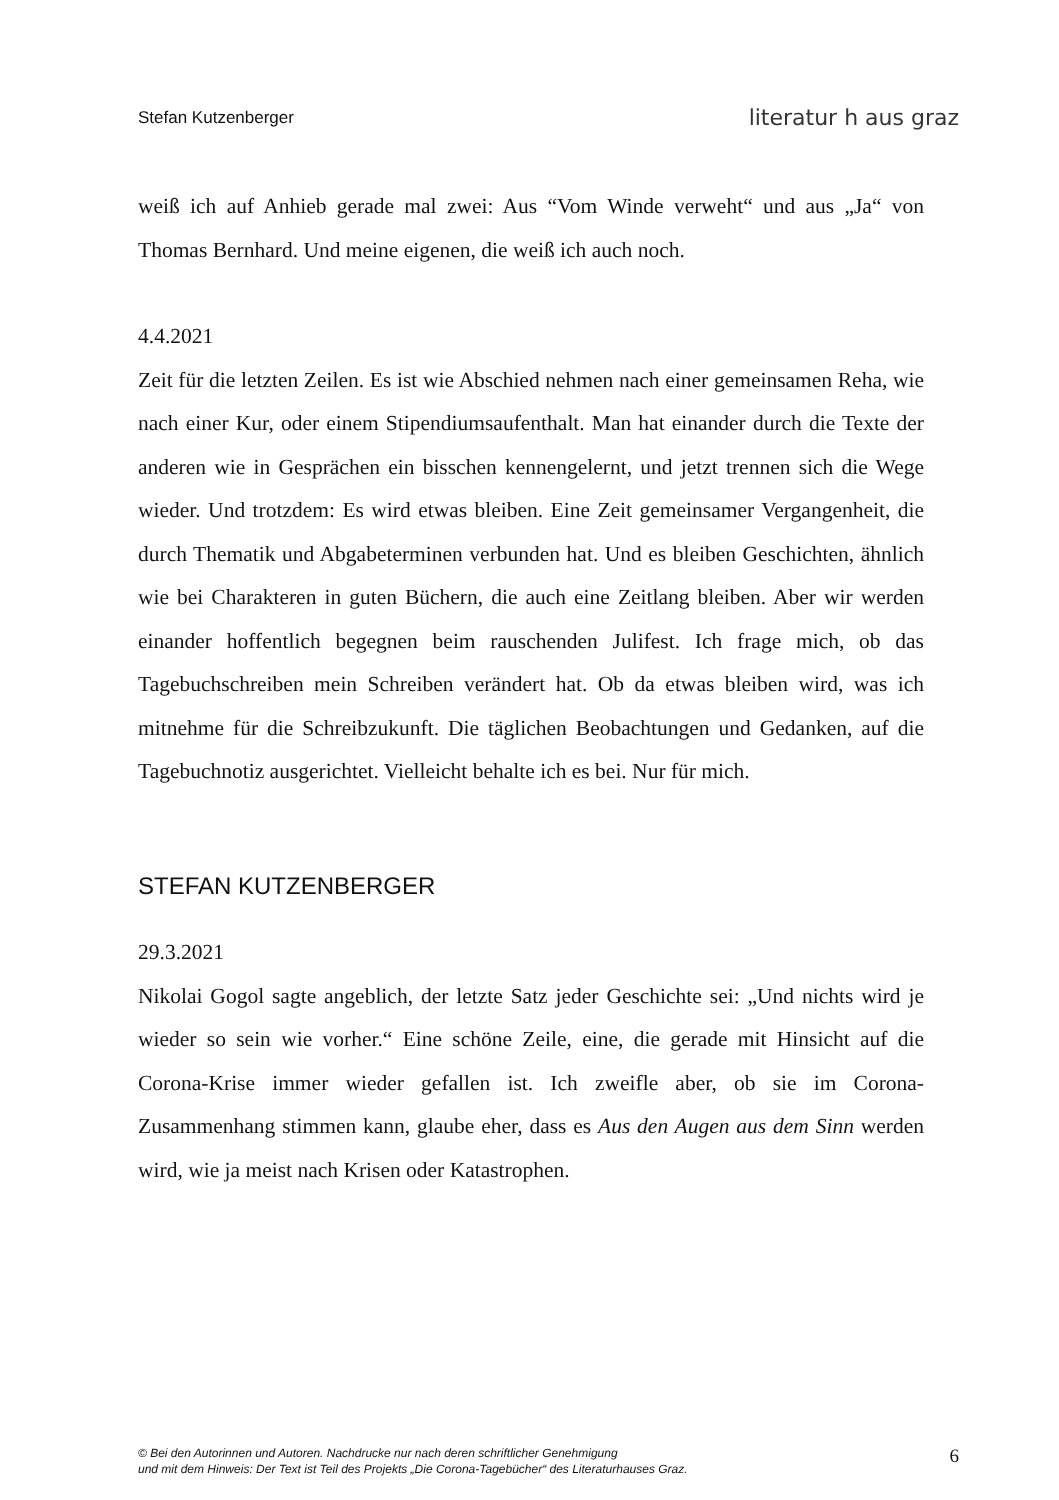Stefan Kutzenberger literatur h aus graz
weiß ich auf Anhieb gerade mal zwei: Aus “Vom Winde verweht“ und aus „Ja“ von Thomas Bernhard. Und meine eigenen, die weiß ich auch noch.
4.4.2021
Zeit für die letzten Zeilen. Es ist wie Abschied nehmen nach einer gemeinsamen Reha, wie nach einer Kur, oder einem Stipendiumsaufenthalt. Man hat einander durch die Texte der anderen wie in Gesprächen ein bisschen kennengelernt, und jetzt trennen sich die Wege wieder. Und trotzdem: Es wird etwas bleiben. Eine Zeit gemeinsamer Vergangenheit, die durch Thematik und Abgabeterminen verbunden hat. Und es bleiben Geschichten, ähnlich wie bei Charakteren in guten Büchern, die auch eine Zeitlang bleiben. Aber wir werden einander hoffentlich begegnen beim rauschenden Julifest. Ich frage mich, ob das Tagebuchschreiben mein Schreiben verändert hat. Ob da etwas bleiben wird, was ich mitnehme für die Schreibzukunft. Die täglichen Beobachtungen und Gedanken, auf die Tagebuchnotiz ausgerichtet. Vielleicht behalte ich es bei. Nur für mich.
STEFAN KUTZENBERGER
29.3.2021
Nikolai Gogol sagte angeblich, der letzte Satz jeder Geschichte sei: „Und nichts wird je wieder so sein wie vorher.“ Eine schöne Zeile, eine, die gerade mit Hinsicht auf die Corona-Krise immer wieder gefallen ist. Ich zweifle aber, ob sie im Corona-Zusammenhang stimmen kann, glaube eher, dass es Aus den Augen aus dem Sinn werden wird, wie ja meist nach Krisen oder Katastrophen.
© Bei den Autorinnen und Autoren. Nachdrucke nur nach deren schriftlicher Genehmigung
und mit dem Hinweis: Der Text ist Teil des Projekts „Die Corona-Tagebücher“ des Literaturhauses Graz.
6